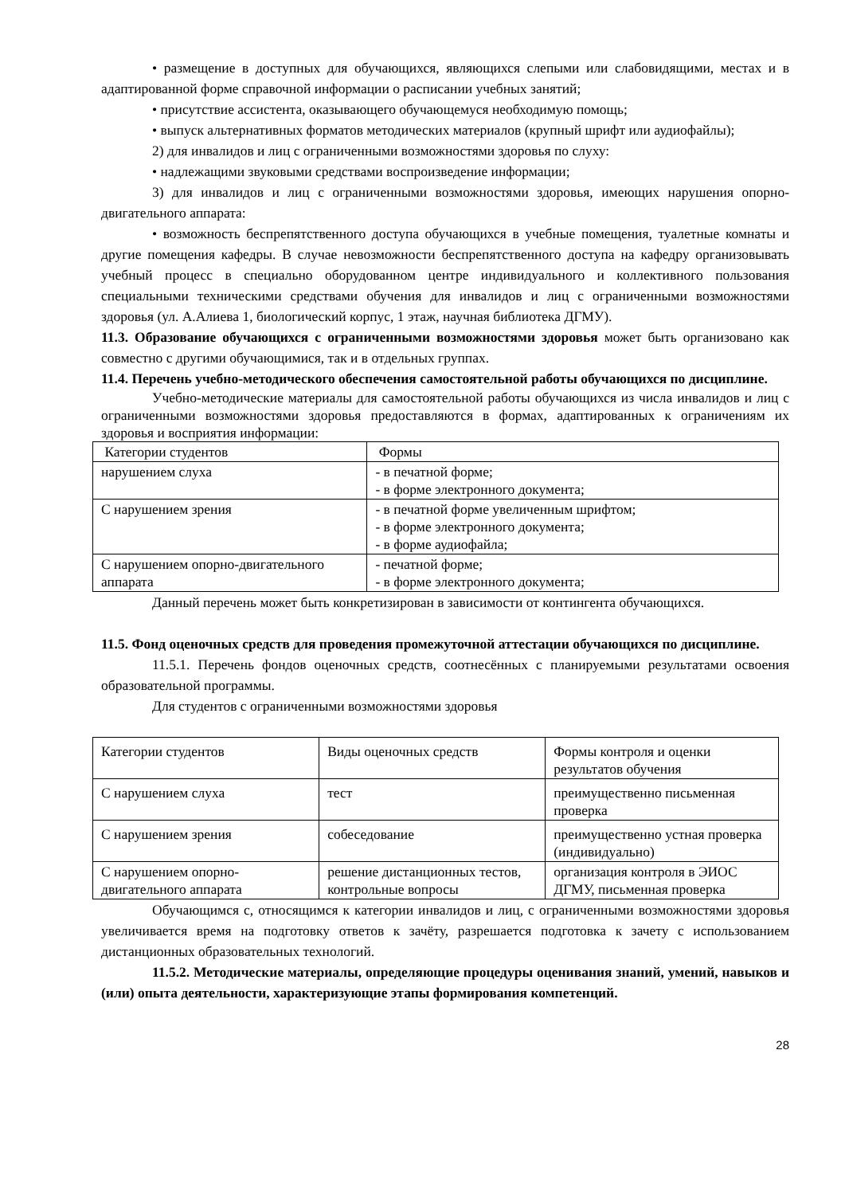• размещение в доступных для обучающихся, являющихся слепыми или слабовидящими, местах и в адаптированной форме справочной информации о расписании учебных занятий;
• присутствие ассистента, оказывающего обучающемуся необходимую помощь;
• выпуск альтернативных форматов методических материалов (крупный шрифт или аудиофайлы);
2) для инвалидов и лиц с ограниченными возможностями здоровья по слуху:
• надлежащими звуковыми средствами воспроизведение информации;
3) для инвалидов и лиц с ограниченными возможностями здоровья, имеющих нарушения опорно-двигательного аппарата:
• возможность беспрепятственного доступа обучающихся в учебные помещения, туалетные комнаты и другие помещения кафедры. В случае невозможности беспрепятственного доступа на кафедру организовывать учебный процесс в специально оборудованном центре индивидуального и коллективного пользования специальными техническими средствами обучения для инвалидов и лиц с ограниченными возможностями здоровья (ул. А.Алиева 1, биологический корпус, 1 этаж, научная библиотека ДГМУ).
11.3. Образование обучающихся с ограниченными возможностями здоровья может быть организовано как совместно с другими обучающимися, так и в отдельных группах.
11.4. Перечень учебно-методического обеспечения самостоятельной работы обучающихся по дисциплине.
Учебно-методические материалы для самостоятельной работы обучающихся из числа инвалидов и лиц с ограниченными возможностями здоровья предоставляются в формах, адаптированных к ограничениям их здоровья и восприятия информации:
| Категории студентов | Формы |
| нарушением слуха | - в печатной форме; - в форме электронного документа; |
| С нарушением зрения | - в печатной форме увеличенным шрифтом; - в форме электронного документа; - в форме аудиофайла; |
| С нарушением опорно-двигательного аппарата | - печатной форме; - в форме электронного документа; |
Данный перечень может быть конкретизирован в зависимости от контингента обучающихся.
11.5. Фонд оценочных средств для проведения промежуточной аттестации обучающихся по дисциплине.
11.5.1. Перечень фондов оценочных средств, соотнесённых с планируемыми результатами освоения образовательной программы.
Для студентов с ограниченными возможностями здоровья
| Категории студентов | Виды оценочных средств | Формы контроля и оценки результатов обучения |
| С нарушением слуха | тест | преимущественно письменная проверка |
| С нарушением зрения | собеседование | преимущественно устная проверка (индивидуально) |
| С нарушением опорно-двигательного аппарата | решение дистанционных тестов, контрольные вопросы | организация контроля в ЭИОС ДГМУ, письменная проверка |
Обучающимся с, относящимся к категории инвалидов и лиц, с ограниченными возможностями здоровья увеличивается время на подготовку ответов к зачёту, разрешается подготовка к зачету с использованием дистанционных образовательных технологий.
11.5.2. Методические материалы, определяющие процедуры оценивания знаний, умений, навыков и (или) опыта деятельности, характеризующие этапы формирования компетенций.
28